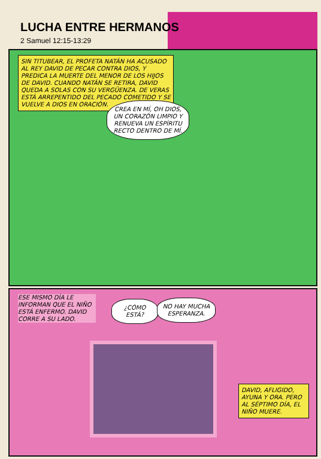LUCHA ENTRE HERMANOS
2 Samuel 12:15-13:29
SIN TITUBEAR, EL PROFETA NATÁN HA ACUSADO AL REY DAVID DE PECAR CONTRA DIOS, Y PREDICA LA MUERTE DEL MENOR DE LOS HIJOS DE DAVID. CUANDO NATÁN SE RETIRA, DAVID QUEDA A SOLAS CON SU VERGÜENZA. DE VERAS ESTÁ ARREPENTIDO DEL PECADO COMETIDO Y SE VUELVE A DIOS EN ORACIÓN.
CREA EN MÍ, OH DIOS, UN CORAZÓN LIMPIO Y RENUEVA UN ESPÍRITU RECTO DENTRO DE MÍ.
ESE MISMO DÍA LE INFORMAN QUE EL NIÑO ESTÁ ENFERMO. DAVID CORRE A SU LADO.
¿CÓMO ESTÁ?
NO HAY MUCHA ESPERANZA.
DAVID, AFLIGIDO, AYUNA Y ORA. PERO AL SÉPTIMO DÍA, EL NIÑO MUERE.